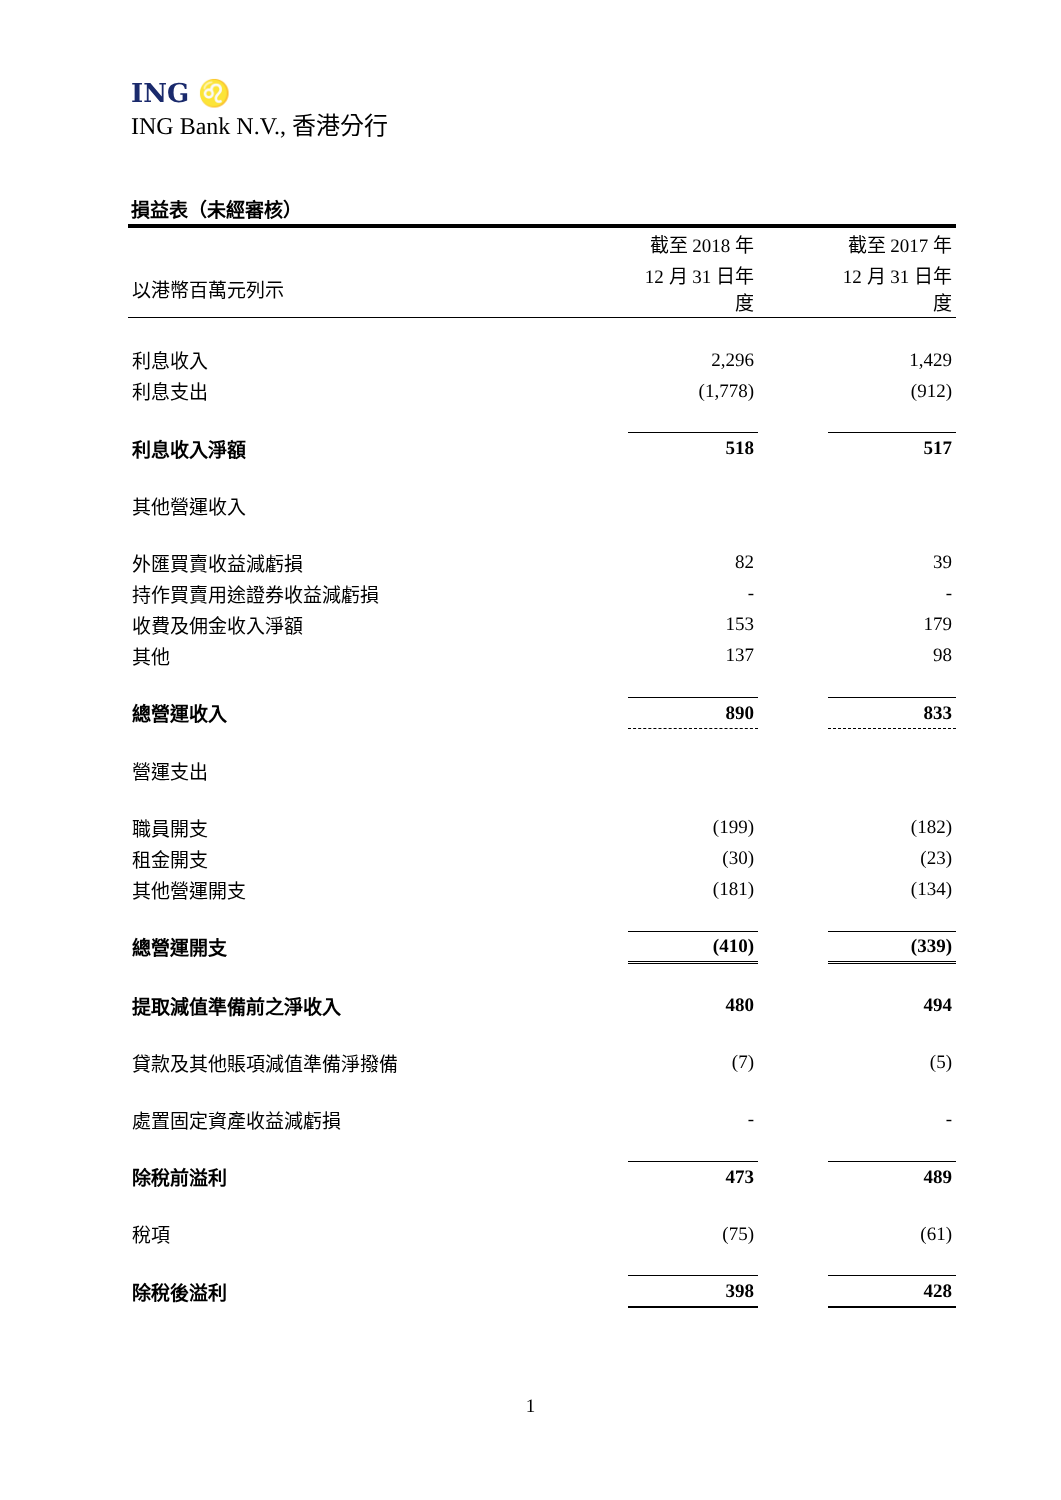ING ♌
ING Bank N.V., 香港分行
損益表（未經審核）
| | 截至 2018 年 | | 截至 2017 年 |
| --- | --- | --- | --- |
| 以港幣百萬元列示 | 12 月 31 日年度 | | 12 月 31 日年度 |
| 利息收入 | 2,296 | | 1,429 |
| 利息支出 | (1,778) | | (912) |
| 利息收入淨額 | 518 | | 517 |
| 其他營運收入 | | | |
| 外匯買賣收益減虧損 | 82 | | 39 |
| 持作買賣用途證券收益減虧損 | - | | - |
| 收費及佣金收入淨額 | 153 | | 179 |
| 其他 | 137 | | 98 |
| 總營運收入 | 890 | | 833 |
| 營運支出 | | | |
| 職員開支 | (199) | | (182) |
| 租金開支 | (30) | | (23) |
| 其他營運開支 | (181) | | (134) |
| 總營運開支 | (410) | | (339) |
| 提取減值準備前之淨收入 | 480 | | 494 |
| 貸款及其他賬項減值準備淨撥備 | (7) | | (5) |
| 處置固定資產收益減虧損 | - | | - |
| 除稅前溢利 | 473 | | 489 |
| 稅項 | (75) | | (61) |
| 除稅後溢利 | 398 | | 428 |
1